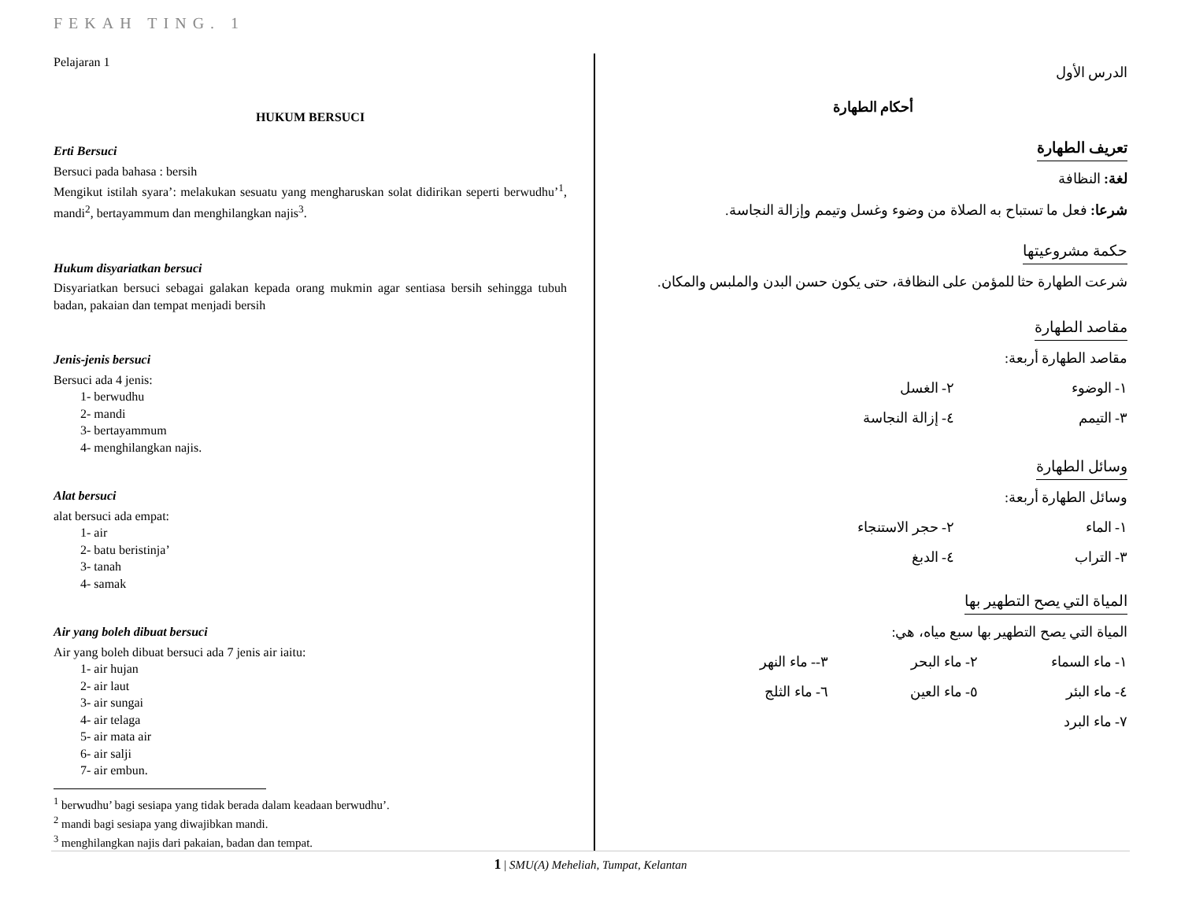FEKAH TING. 1
Pelajaran 1
HUKUM BERSUCI
Erti Bersuci
Bersuci pada bahasa : bersih
Mengikut istilah syara’: melakukan sesuatu yang mengharuskan solat didirikan seperti berwudhu’<sup>1</sup>, mandi<sup>2</sup>, bertayammum dan menghilangkan najis<sup>3</sup>.
Hukum disyariatkan bersuci
Disyariatkan bersuci sebagai galakan kepada orang mukmin agar sentiasa bersih sehingga tubuh badan, pakaian dan tempat menjadi bersih
Jenis-jenis bersuci
Bersuci ada 4 jenis:
1- berwudhu
2- mandi
3- bertayammum
4- menghilangkan najis.
Alat bersuci
alat bersuci ada empat:
1- air
2- batu beristinja’
3- tanah
4- samak
Air yang boleh dibuat bersuci
Air yang boleh dibuat bersuci ada 7 jenis air iaitu:
1- air hujan
2- air laut
3- air sungai
4- air telaga
5- air mata air
6- air salji
7- air embun.
<sup>1</sup> berwudhu’ bagi sesiapa yang tidak berada dalam keadaan berwudhu’.
<sup>2</sup> mandi bagi sesiapa yang diwajibkan mandi.
<sup>3</sup> menghilangkan najis dari pakaian, badan dan tempat.
الدرس الأول
أحكام الطهارة
تعريف الطهارة
لغة: النظافة
شرعا: فعل ما تستباح به الصلاة من وضوء وغسل وتيمم وإزالة النجاسة.
حكمة مشروعيتها
شرعت الطهارة حثا للمؤمن على النظافة، حتى يكون حسن البدن والملبس والمكان.
مقاصد الطهارة
مقاصد الطهارة أربعة:
١- الوضوء ٢- الغسل
٣- التيمم ٤- إزالة النجاسة
وسائل الطهارة
وسائل الطهارة أربعة:
١- الماء ٢- حجر الاستنجاء
٣- التراب ٤- الدبغ
المياة التي يصح التطهير بها
المياة التي يصح التطهير بها سبع مياه، هي:
١- ماء السماء ٢- ماء البحر ٣-- ماء النهر
٤- ماء البئر ٥- ماء العين ٦- ماء الثلج
٧- ماء البرد
1 | SMU(A) Meheliah, Tumpat, Kelantan